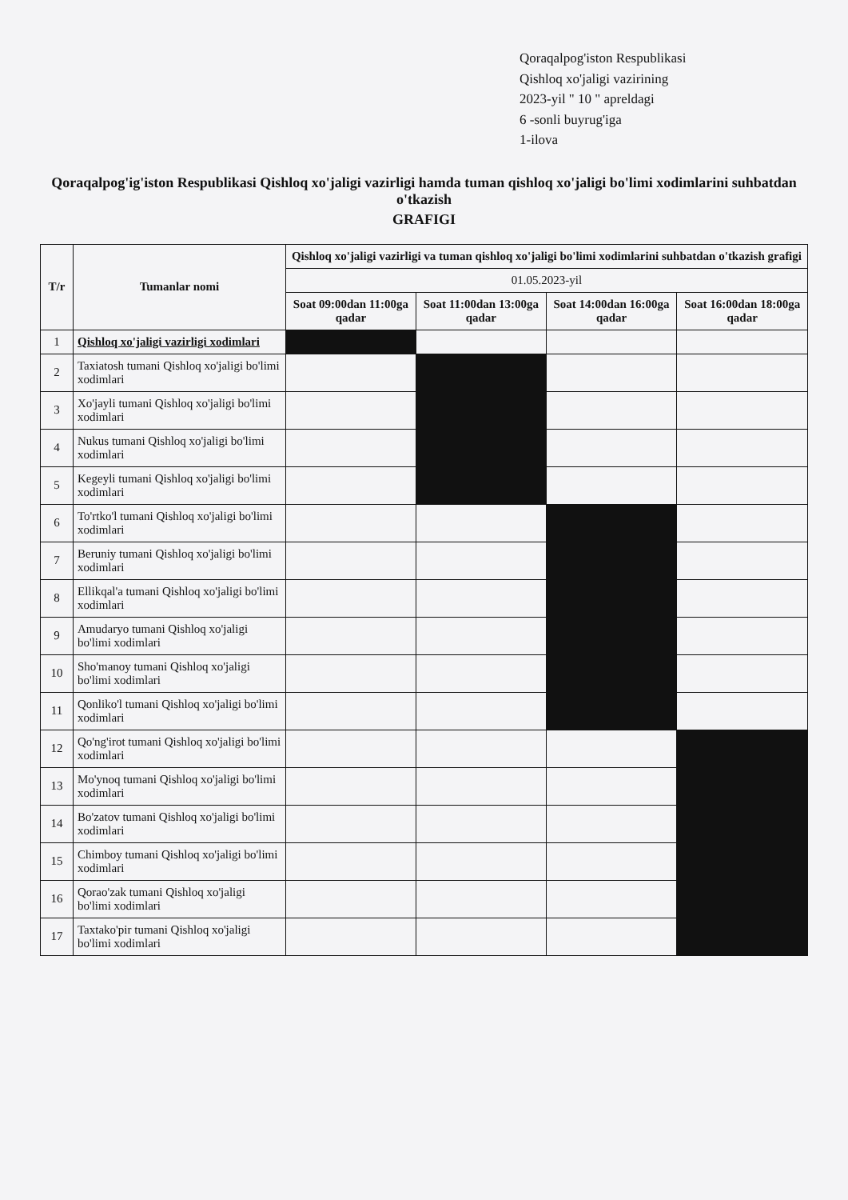Qoraqalpog'iston Respublikasi
Qishloq xo'jaligi vazirining
2023-yil " 10 " apreldagi
6 -sonli buyrug'iga
1-ilova
Qoraqalpog'ig'iston Respublikasi Qishloq xo'jaligi vazirligi hamda tuman qishloq xo'jaligi bo'limi xodimlarini suhbatdan o'tkazish
GRAFIGI
| T/r | Tumanlar nomi | Qishloq xo'jaligi vazirligi va tuman qishloq xo'jaligi bo'limi xodimlarini suhbatdan o'tkazish grafigi | | | |
| --- | --- | --- | --- | --- | --- |
| | | 01.05.2023-yil | | | |
| | | Soat 09:00dan 11:00ga qadar | Soat 11:00dan 13:00ga qadar | Soat 14:00dan 16:00ga qadar | Soat 16:00dan 18:00ga qadar |
| 1 | Qishloq xo'jaligi vazirligi xodimlari | | | | |
| 2 | Taxiatosh tumani Qishloq xo'jaligi bo'limi xodimlari | | | | |
| 3 | Xo'jayli tumani Qishloq xo'jaligi bo'limi xodimlari | | | | |
| 4 | Nukus tumani Qishloq xo'jaligi bo'limi xodimlari | | | | |
| 5 | Kegeyli tumani Qishloq xo'jaligi bo'limi xodimlari | | | | |
| 6 | To'rtko'l tumani Qishloq xo'jaligi bo'limi xodimlari | | | | |
| 7 | Beruniy tumani Qishloq xo'jaligi bo'limi xodimlari | | | | |
| 8 | Ellikqal'a tumani Qishloq xo'jaligi bo'limi xodimlari | | | | |
| 9 | Amudaryo tumani Qishloq xo'jaligi bo'limi xodimlari | | | | |
| 10 | Sho'manoy tumani Qishloq xo'jaligi bo'limi xodimlari | | | | |
| 11 | Qonliko'l tumani Qishloq xo'jaligi bo'limi xodimlari | | | | |
| 12 | Qo'ng'irot tumani Qishloq xo'jaligi bo'limi xodimlari | | | | |
| 13 | Mo'ynoq tumani Qishloq xo'jaligi bo'limi xodimlari | | | | |
| 14 | Bo'zatov tumani Qishloq xo'jaligi bo'limi xodimlari | | | | |
| 15 | Chimboy tumani Qishloq xo'jaligi bo'limi xodimlari | | | | |
| 16 | Qorao'zak tumani Qishloq xo'jaligi bo'limi xodimlari | | | | |
| 17 | Taxtako'pir tumani Qishloq xo'jaligi bo'limi xodimlari | | | | |